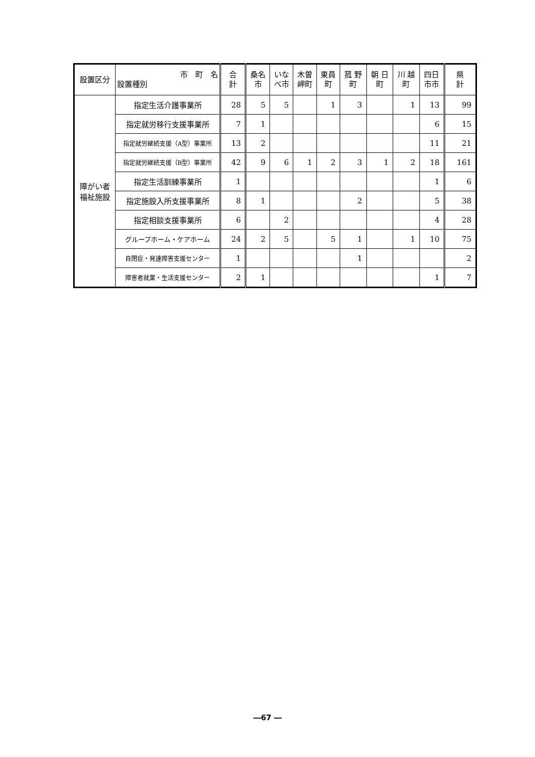| 設置区分 | 市 町 名 設置種別 | 合 計 | 桑名 市 | いな べ市 | 木曽 岬町 | 東員 町 | 菰 野 町 | 朝 日 町 | 川 越 町 | 四日 市市 | 県 計 |
| --- | --- | --- | --- | --- | --- | --- | --- | --- | --- | --- | --- |
| 障がい者 福祉施設 | 指定生活介護事業所 | 28 | 5 | 5 | | 1 | 3 | | 1 | 13 | 99 |
| | 指定就労移行支援事業所 | 7 | 1 | | | | | | | 6 | 15 |
| | 指定就労継続支援（A型）事業所 | 13 | 2 | | | | | | | 11 | 21 |
| | 指定就労継続支援（B型）事業所 | 42 | 9 | 6 | 1 | 2 | 3 | 1 | 2 | 18 | 161 |
| | 指定生活訓練事業所 | 1 | | | | | | | | 1 | 6 |
| | 指定施設入所支援事業所 | 8 | 1 | | | | 2 | | | 5 | 38 |
| | 指定相談支援事業所 | 6 | | 2 | | | | | | 4 | 28 |
| | グループホーム・ケアホーム | 24 | 2 | 5 | | 5 | 1 | | 1 | 10 | 75 |
| | 自閉症・発達障害支援センター | 1 | | | | | 1 | | | | 2 |
| | 障害者就業・生活支援センター | 2 | 1 | | | | | | | 1 | 7 |
―67 ―